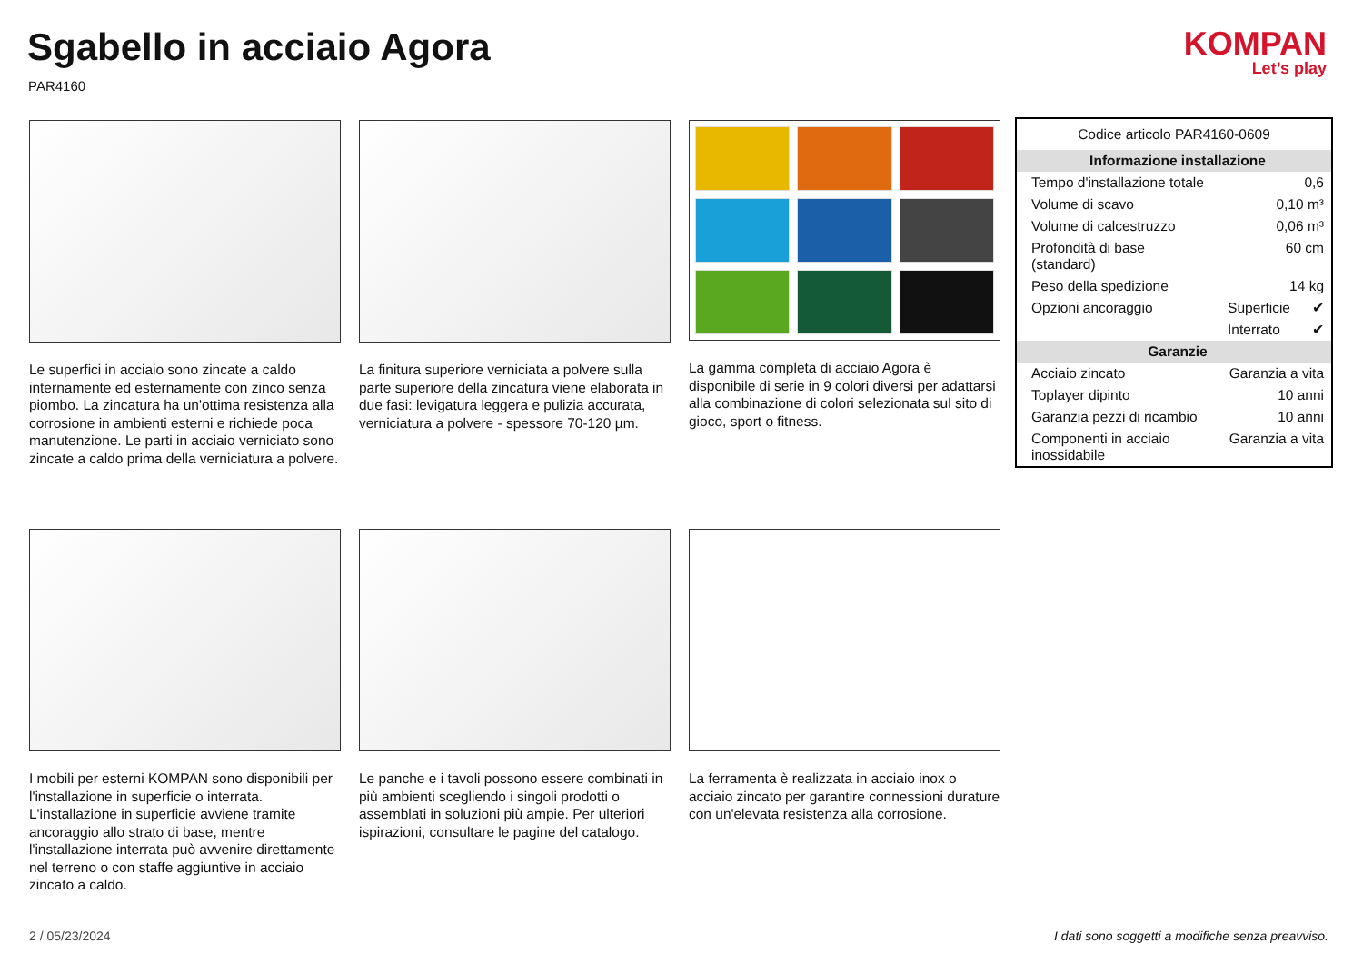Sgabello in acciaio Agora
PAR4160
KOMPAN
Let’s play
Le superfici in acciaio sono zincate a caldo internamente ed esternamente con zinco senza piombo. La zincatura ha un'ottima resistenza alla corrosione in ambienti esterni e richiede poca manutenzione. Le parti in acciaio verniciato sono zincate a caldo prima della verniciatura a polvere.
La finitura superiore verniciata a polvere sulla parte superiore della zincatura viene elaborata in due fasi: levigatura leggera e pulizia accurata, verniciatura a polvere - spessore 70-120 µm.
La gamma completa di acciaio Agora è disponibile di serie in 9 colori diversi per adattarsi alla combinazione di colori selezionata sul sito di gioco, sport o fitness.
I mobili per esterni KOMPAN sono disponibili per l'installazione in superficie o interrata. L'installazione in superficie avviene tramite ancoraggio allo strato di base, mentre l'installazione interrata può avvenire direttamente nel terreno o con staffe aggiuntive in acciaio zincato a caldo.
Le panche e i tavoli possono essere combinati in più ambienti scegliendo i singoli prodotti o assemblati in soluzioni più ampie. Per ulteriori ispirazioni, consultare le pagine del catalogo.
La ferramenta è realizzata in acciaio inox o acciaio zincato per garantire connessioni durature con un'elevata resistenza alla corrosione.
| Codice articolo PAR4160-0609 | | |
| Informazione installazione | | |
| Tempo d'installazione totale | 0,6 | |
| Volume di scavo | 0,10 m³ | |
| Volume di calcestruzzo | 0,06 m³ | |
| Profondità di base (standard) | 60 cm | |
| Peso della spedizione | 14 kg | |
| Opzioni ancoraggio | Superficie | ✔ |
| | Interrato | ✔ |
| Garanzie | | |
| Acciaio zincato | Garanzia a vita | |
| Toplayer dipinto | 10 anni | |
| Garanzia pezzi di ricambio | 10 anni | |
| Componenti in acciaio inossidabile | Garanzia a vita | |
2 / 05/23/2024
I dati sono soggetti a modifiche senza preavviso.